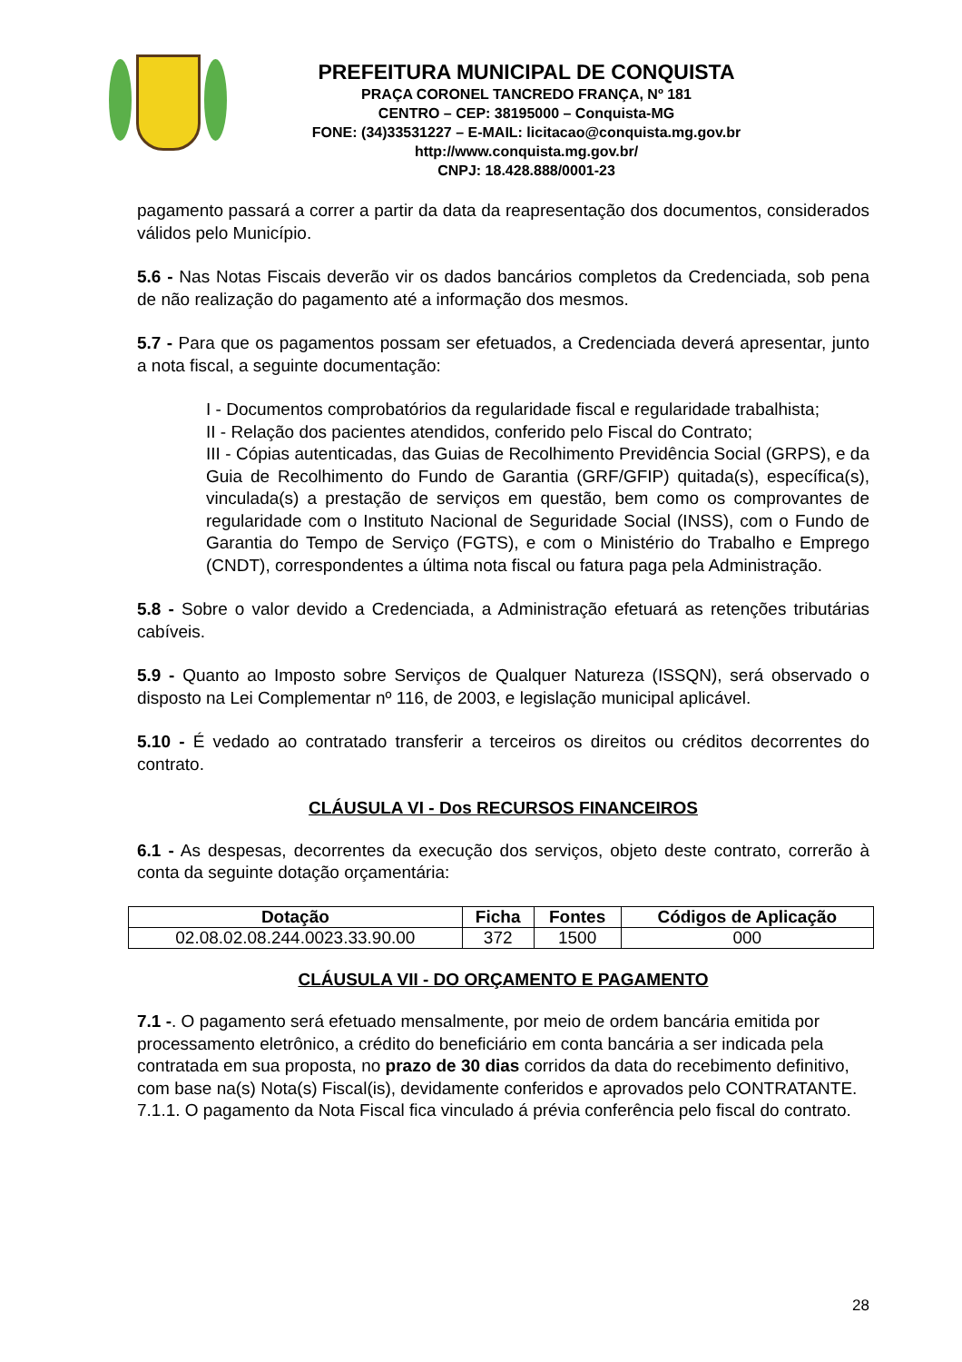PREFEITURA MUNICIPAL DE CONQUISTA
PRAÇA CORONEL TANCREDO FRANÇA, Nº 181
CENTRO – CEP: 38195000 – Conquista-MG
FONE: (34)33531227 – E-MAIL: licitacao@conquista.mg.gov.br
http://www.conquista.mg.gov.br/
CNPJ: 18.428.888/0001-23
pagamento passará a correr a partir da data da reapresentação dos documentos, considerados válidos pelo Município.
5.6 - Nas Notas Fiscais deverão vir os dados bancários completos da Credenciada, sob pena de não realização do pagamento até a informação dos mesmos.
5.7 - Para que os pagamentos possam ser efetuados, a Credenciada deverá apresentar, junto a nota fiscal, a seguinte documentação:
I - Documentos comprobatórios da regularidade fiscal e regularidade trabalhista;
II - Relação dos pacientes atendidos, conferido pelo Fiscal do Contrato;
III - Cópias autenticadas, das Guias de Recolhimento Previdência Social (GRPS), e da Guia de Recolhimento do Fundo de Garantia (GRF/GFIP) quitada(s), específica(s), vinculada(s) a prestação de serviços em questão, bem como os comprovantes de regularidade com o Instituto Nacional de Seguridade Social (INSS), com o Fundo de Garantia do Tempo de Serviço (FGTS), e com o Ministério do Trabalho e Emprego (CNDT), correspondentes a última nota fiscal ou fatura paga pela Administração.
5.8 - Sobre o valor devido a Credenciada, a Administração efetuará as retenções tributárias cabíveis.
5.9 - Quanto ao Imposto sobre Serviços de Qualquer Natureza (ISSQN), será observado o disposto na Lei Complementar nº 116, de 2003, e legislação municipal aplicável.
5.10 - É vedado ao contratado transferir a terceiros os direitos ou créditos decorrentes do contrato.
CLÁUSULA VI - Dos RECURSOS FINANCEIROS
6.1 - As despesas, decorrentes da execução dos serviços, objeto deste contrato, correrão à conta da seguinte dotação orçamentária:
| Dotação | Ficha | Fontes | Códigos de Aplicação |
| --- | --- | --- | --- |
| 02.08.02.08.244.0023.33.90.00 | 372 | 1500 | 000 |
CLÁUSULA VII - DO ORÇAMENTO E PAGAMENTO
7.1 -. O pagamento será efetuado mensalmente, por meio de ordem bancária emitida por processamento eletrônico, a crédito do beneficiário em conta bancária a ser indicada pela contratada em sua proposta, no prazo de 30 dias corridos da data do recebimento definitivo, com base na(s) Nota(s) Fiscal(is), devidamente conferidos e aprovados pelo CONTRATANTE.
7.1.1. O pagamento da Nota Fiscal fica vinculado á prévia conferência pelo fiscal do contrato.
28